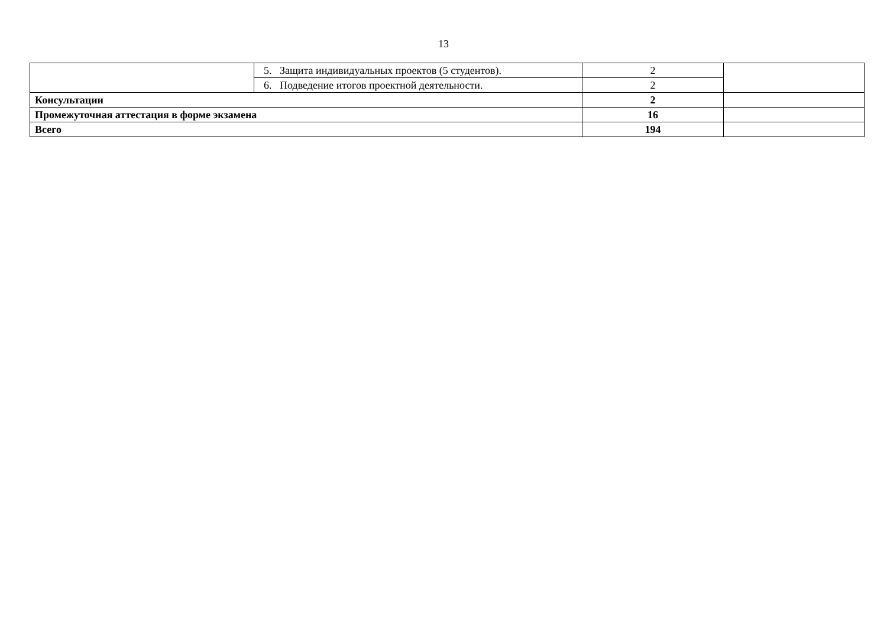13
| | 5. Защита индивидуальных проектов (5 студентов). | 2 | |
| | 6. Подведение итогов проектной деятельности. | 2 | |
| Консультации | | 2 | |
| Промежуточная аттестация в форме экзамена | | 16 | |
| Всего | | 194 | |